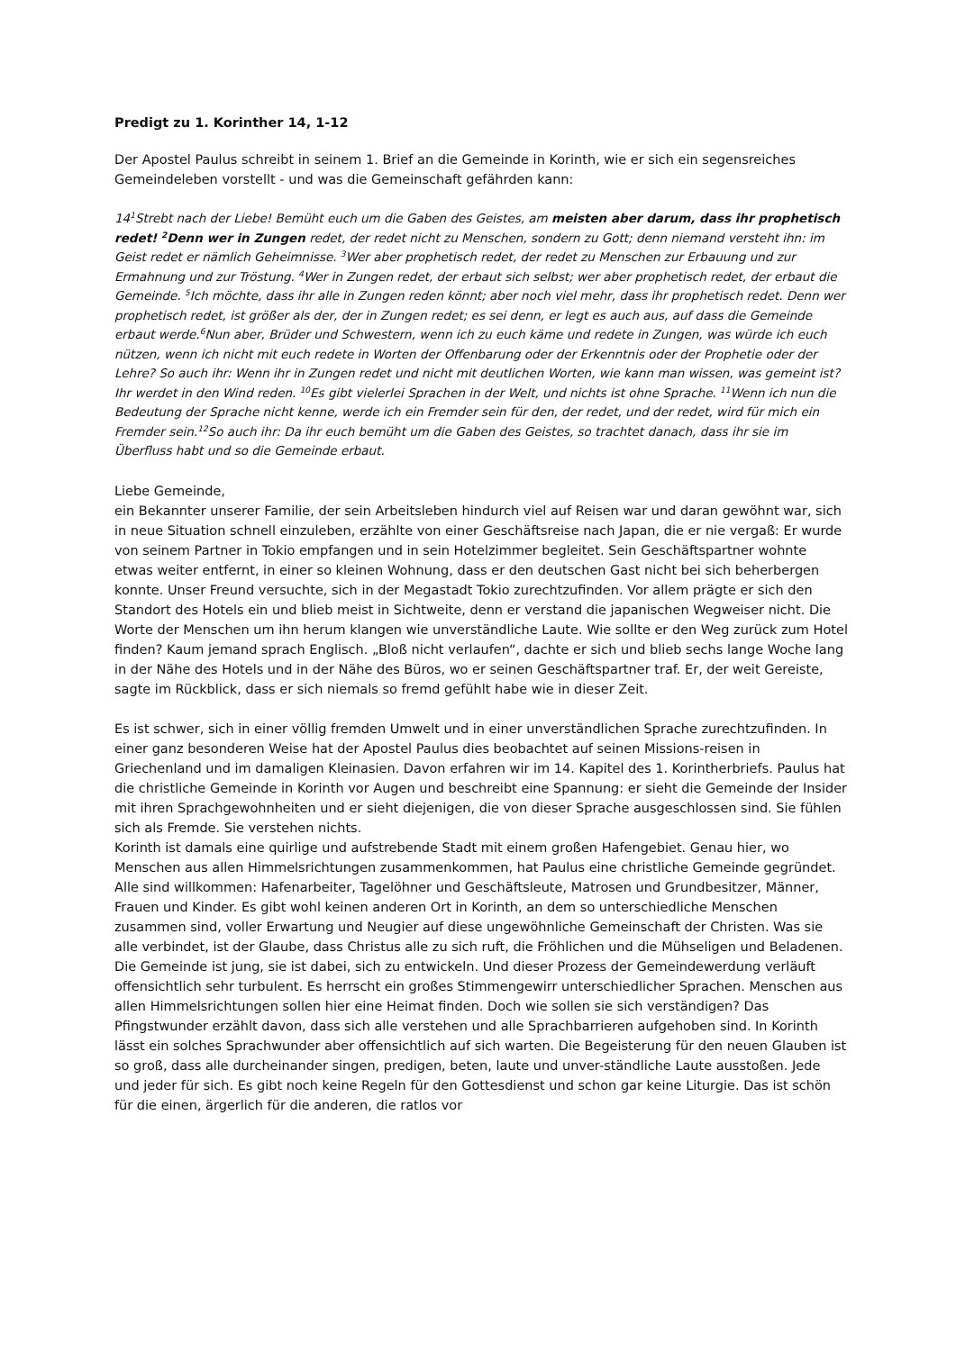Predigt zu 1. Korinther 14, 1-12
Der Apostel Paulus schreibt in seinem 1. Brief an die Gemeinde in Korinth, wie er sich ein segensreiches Gemeindeleben vorstellt - und was die Gemeinschaft gefährden kann:
14<sup>1</sup>Strebt nach der Liebe! Bemüht euch um die Gaben des Geistes, am meisten aber darum, dass ihr prophetisch redet! <sup>2</sup>Denn wer in Zungen redet, der redet nicht zu Menschen, sondern zu Gott; denn niemand versteht ihn: im Geist redet er nämlich Geheimnisse. <sup>3</sup>Wer aber prophetisch redet, der redet zu Menschen zur Erbauung und zur Ermahnung und zur Tröstung. <sup>4</sup>Wer in Zungen redet, der erbaut sich selbst; wer aber prophetisch redet, der erbaut die Gemeinde. <sup>5</sup>Ich möchte, dass ihr alle in Zungen reden könnt; aber noch viel mehr, dass ihr prophetisch redet. Denn wer prophetisch redet, ist größer als der, der in Zungen redet; es sei denn, er legt es auch aus, auf dass die Gemeinde erbaut werde.<sup>6</sup>Nun aber, Brüder und Schwestern, wenn ich zu euch käme und redete in Zungen, was würde ich euch nützen, wenn ich nicht mit euch redete in Worten der Offenbarung oder der Erkenntnis oder der Prophetie oder der Lehre? So auch ihr: Wenn ihr in Zungen redet und nicht mit deutlichen Worten, wie kann man wissen, was gemeint ist? Ihr werdet in den Wind reden. <sup>10</sup>Es gibt vielerlei Sprachen in der Welt, und nichts ist ohne Sprache. <sup>11</sup>Wenn ich nun die Bedeutung der Sprache nicht kenne, werde ich ein Fremder sein für den, der redet, und der redet, wird für mich ein Fremder sein.<sup>12</sup>So auch ihr: Da ihr euch bemüht um die Gaben des Geistes, so trachtet danach, dass ihr sie im Überfluss habt und so die Gemeinde erbaut.
Liebe Gemeinde,
ein Bekannter unserer Familie, der sein Arbeitsleben hindurch viel auf Reisen war und daran gewöhnt war, sich in neue Situation schnell einzuleben, erzählte von einer Geschäftsreise nach Japan, die er nie vergaß: Er wurde von seinem Partner in Tokio empfangen und in sein Hotelzimmer begleitet. Sein Geschäftspartner wohnte etwas weiter entfernt, in einer so kleinen Wohnung, dass er den deutschen Gast nicht bei sich beherbergen konnte. Unser Freund versuchte, sich in der Megastadt Tokio zurechtzufinden. Vor allem prägte er sich den Standort des Hotels ein und blieb meist in Sichtweite, denn er verstand die japanischen Wegweiser nicht. Die Worte der Menschen um ihn herum klangen wie unverständliche Laute. Wie sollte er den Weg zurück zum Hotel finden? Kaum jemand sprach Englisch. „Bloß nicht verlaufen“, dachte er sich und blieb sechs lange Woche lang in der Nähe des Hotels und in der Nähe des Büros, wo er seinen Geschäftspartner traf. Er, der weit Gereiste, sagte im Rückblick, dass er sich niemals so fremd gefühlt habe wie in dieser Zeit.
Es ist schwer, sich in einer völlig fremden Umwelt und in einer unverständlichen Sprache zurechtzufinden. In einer ganz besonderen Weise hat der Apostel Paulus dies beobachtet auf seinen Missions-reisen in Griechenland und im damaligen Kleinasien. Davon erfahren wir im 14. Kapitel des 1. Korintherbriefs. Paulus hat die christliche Gemeinde in Korinth vor Augen und beschreibt eine Spannung: er sieht die Gemeinde der Insider mit ihren Sprachgewohnheiten und er sieht diejenigen, die von dieser Sprache ausgeschlossen sind. Sie fühlen sich als Fremde. Sie verstehen nichts.
Korinth ist damals eine quirlige und aufstrebende Stadt mit einem großen Hafengebiet. Genau hier, wo Menschen aus allen Himmelsrichtungen zusammenkommen, hat Paulus eine christliche Gemeinde gegründet. Alle sind willkommen: Hafenarbeiter, Tagelöhner und Geschäftsleute, Matrosen und Grundbesitzer, Männer, Frauen und Kinder. Es gibt wohl keinen anderen Ort in Korinth, an dem so unterschiedliche Menschen zusammen sind, voller Erwartung und Neugier auf diese ungewöhnliche Gemeinschaft der Christen. Was sie alle verbindet, ist der Glaube, dass Christus alle zu sich ruft, die Fröhlichen und die Mühseligen und Beladenen. Die Gemeinde ist jung, sie ist dabei, sich zu entwickeln. Und dieser Prozess der Gemeindewerdung verläuft offensichtlich sehr turbulent. Es herrscht ein großes Stimmengewirr unterschiedlicher Sprachen. Menschen aus allen Himmelsrichtungen sollen hier eine Heimat finden. Doch wie sollen sie sich verständigen? Das Pfingstwunder erzählt davon, dass sich alle verstehen und alle Sprachbarrieren aufgehoben sind. In Korinth lässt ein solches Sprachwunder aber offensichtlich auf sich warten. Die Begeisterung für den neuen Glauben ist so groß, dass alle durcheinander singen, predigen, beten, laute und unver-ständliche Laute ausstoßen. Jede und jeder für sich. Es gibt noch keine Regeln für den Gottesdienst und schon gar keine Liturgie. Das ist schön für die einen, ärgerlich für die anderen, die ratlos vor